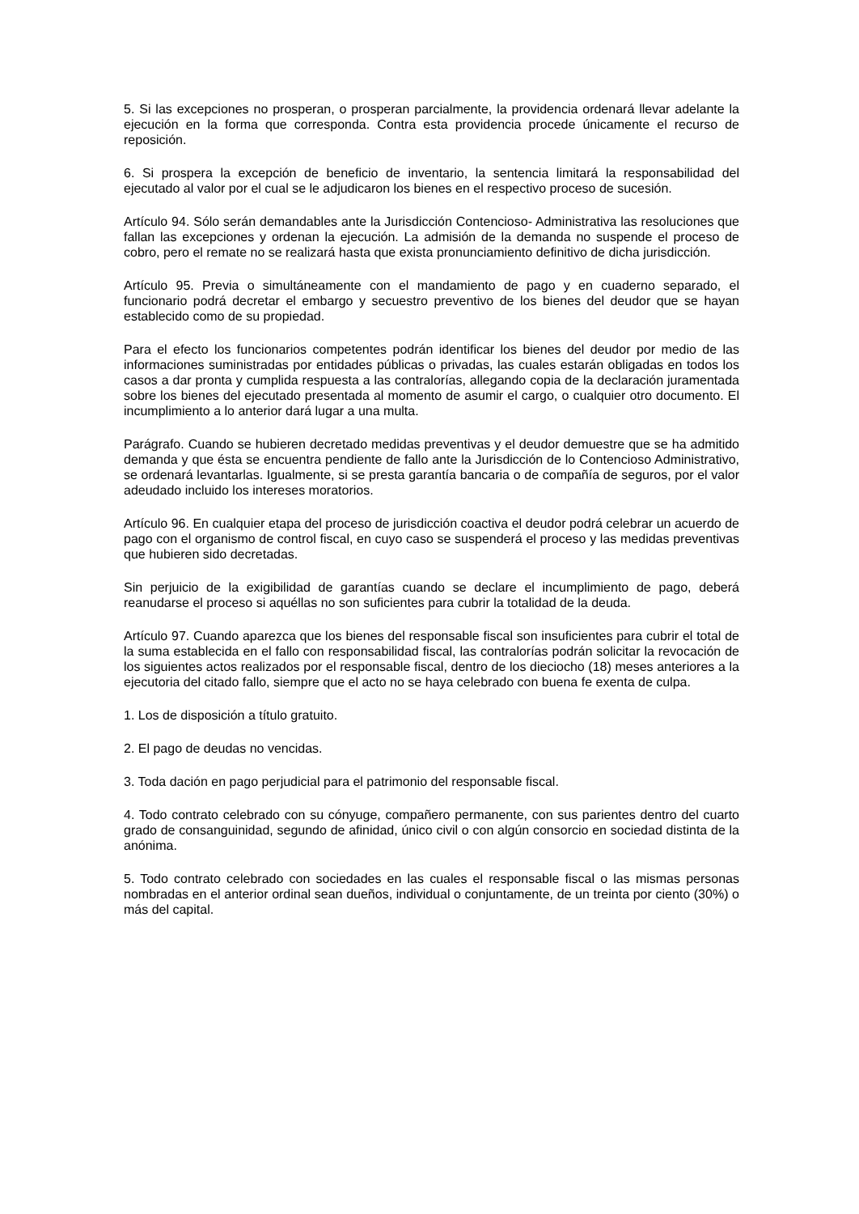5. Si las excepciones no prosperan, o prosperan parcialmente, la providencia ordenará llevar adelante la ejecución en la forma que corresponda. Contra esta providencia procede únicamente el recurso de reposición.
6. Si prospera la excepción de beneficio de inventario, la sentencia limitará la responsabilidad del ejecutado al valor por el cual se le adjudicaron los bienes en el respectivo proceso de sucesión.
Artículo 94. Sólo serán demandables ante la Jurisdicción Contencioso- Administrativa las resoluciones que fallan las excepciones y ordenan la ejecución. La admisión de la demanda no suspende el proceso de cobro, pero el remate no se realizará hasta que exista pronunciamiento definitivo de dicha jurisdicción.
Artículo 95. Previa o simultáneamente con el mandamiento de pago y en cuaderno separado, el funcionario podrá decretar el embargo y secuestro preventivo de los bienes del deudor que se hayan establecido como de su propiedad.
Para el efecto los funcionarios competentes podrán identificar los bienes del deudor por medio de las informaciones suministradas por entidades públicas o privadas, las cuales estarán obligadas en todos los casos a dar pronta y cumplida respuesta a las contralorías, allegando copia de la declaración juramentada sobre los bienes del ejecutado presentada al momento de asumir el cargo, o cualquier otro documento. El incumplimiento a lo anterior dará lugar a una multa.
Parágrafo. Cuando se hubieren decretado medidas preventivas y el deudor demuestre que se ha admitido demanda y que ésta se encuentra pendiente de fallo ante la Jurisdicción de lo Contencioso Administrativo, se ordenará levantarlas. Igualmente, si se presta garantía bancaria o de compañía de seguros, por el valor adeudado incluido los intereses moratorios.
Artículo 96. En cualquier etapa del proceso de jurisdicción coactiva el deudor podrá celebrar un acuerdo de pago con el organismo de control fiscal, en cuyo caso se suspenderá el proceso y las medidas preventivas que hubieren sido decretadas.
Sin perjuicio de la exigibilidad de garantías cuando se declare el incumplimiento de pago, deberá reanudarse el proceso si aquéllas no son suficientes para cubrir la totalidad de la deuda.
Artículo 97. Cuando aparezca que los bienes del responsable fiscal son insuficientes para cubrir el total de la suma establecida en el fallo con responsabilidad fiscal, las contralorías podrán solicitar la revocación de los siguientes actos realizados por el responsable fiscal, dentro de los dieciocho (18) meses anteriores a la ejecutoria del citado fallo, siempre que el acto no se haya celebrado con buena fe exenta de culpa.
1. Los de disposición a título gratuito.
2. El pago de deudas no vencidas.
3. Toda dación en pago perjudicial para el patrimonio del responsable fiscal.
4. Todo contrato celebrado con su cónyuge, compañero permanente, con sus parientes dentro del cuarto grado de consanguinidad, segundo de afinidad, único civil o con algún consorcio en sociedad distinta de la anónima.
5. Todo contrato celebrado con sociedades en las cuales el responsable fiscal o las mismas personas nombradas en el anterior ordinal sean dueños, individual o conjuntamente, de un treinta por ciento (30%) o más del capital.